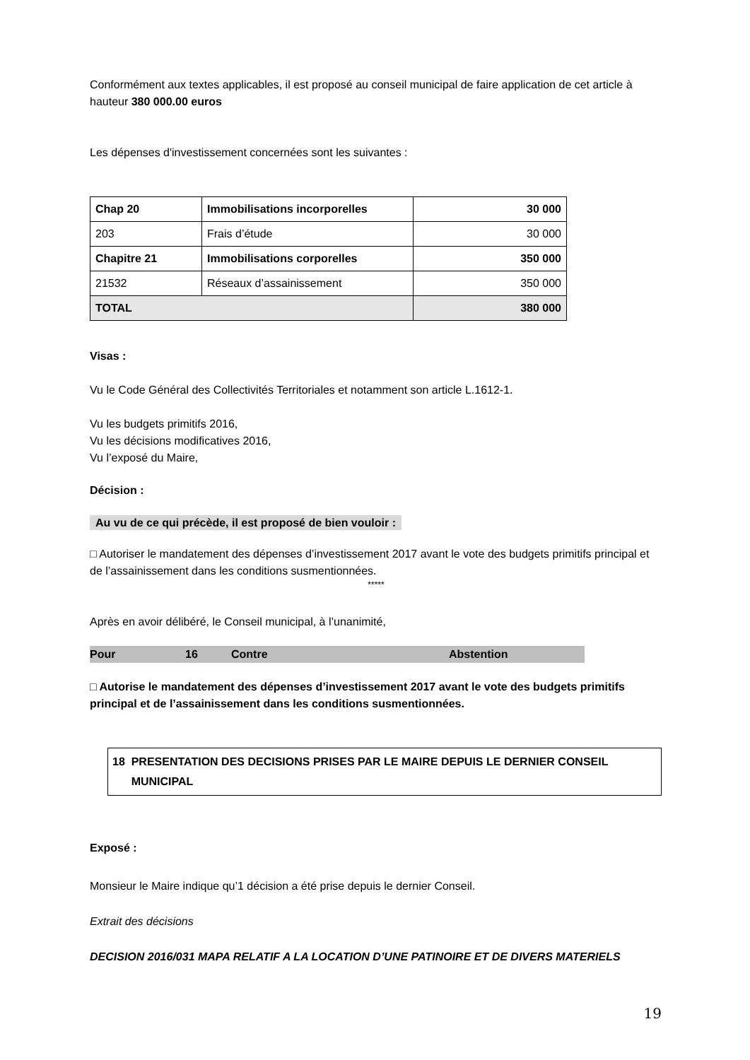Conformément aux textes applicables, il est proposé au conseil municipal de faire application de cet article à hauteur 380 000.00 euros
Les dépenses d'investissement concernées sont les suivantes :
| Chap 20 | Immobilisations incorporelles | 30 000 |
| 203 | Frais d’étude | 30 000 |
| Chapitre 21 | Immobilisations corporelles | 350 000 |
| 21532 | Réseaux d’assainissement | 350 000 |
| TOTAL | | 380 000 |
Visas :
Vu le Code Général des Collectivités Territoriales et notamment son article L.1612-1.
Vu les budgets primitifs 2016,
Vu les décisions modificatives 2016,
Vu l’exposé du Maire,
Décision :
Au vu de ce qui précède, il est proposé de bien vouloir :
□ Autoriser le mandatement des dépenses d’investissement 2017 avant le vote des budgets primitifs principal et de l’assainissement dans les conditions susmentionnées.
*****
Après en avoir délibéré, le Conseil municipal, à l’unanimité,
Pour 16 Contre Abstention
□ Autorise le mandatement des dépenses d’investissement 2017 avant le vote des budgets primitifs principal et de l’assainissement dans les conditions susmentionnées.
18 PRESENTATION DES DECISIONS PRISES PAR LE MAIRE DEPUIS LE DERNIER CONSEIL
MUNICIPAL
Exposé :
Monsieur le Maire indique qu’1 décision a été prise depuis le dernier Conseil.
Extrait des décisions
DECISION 2016/031 MAPA RELATIF A LA LOCATION D’UNE PATINOIRE ET DE DIVERS MATERIELS
19